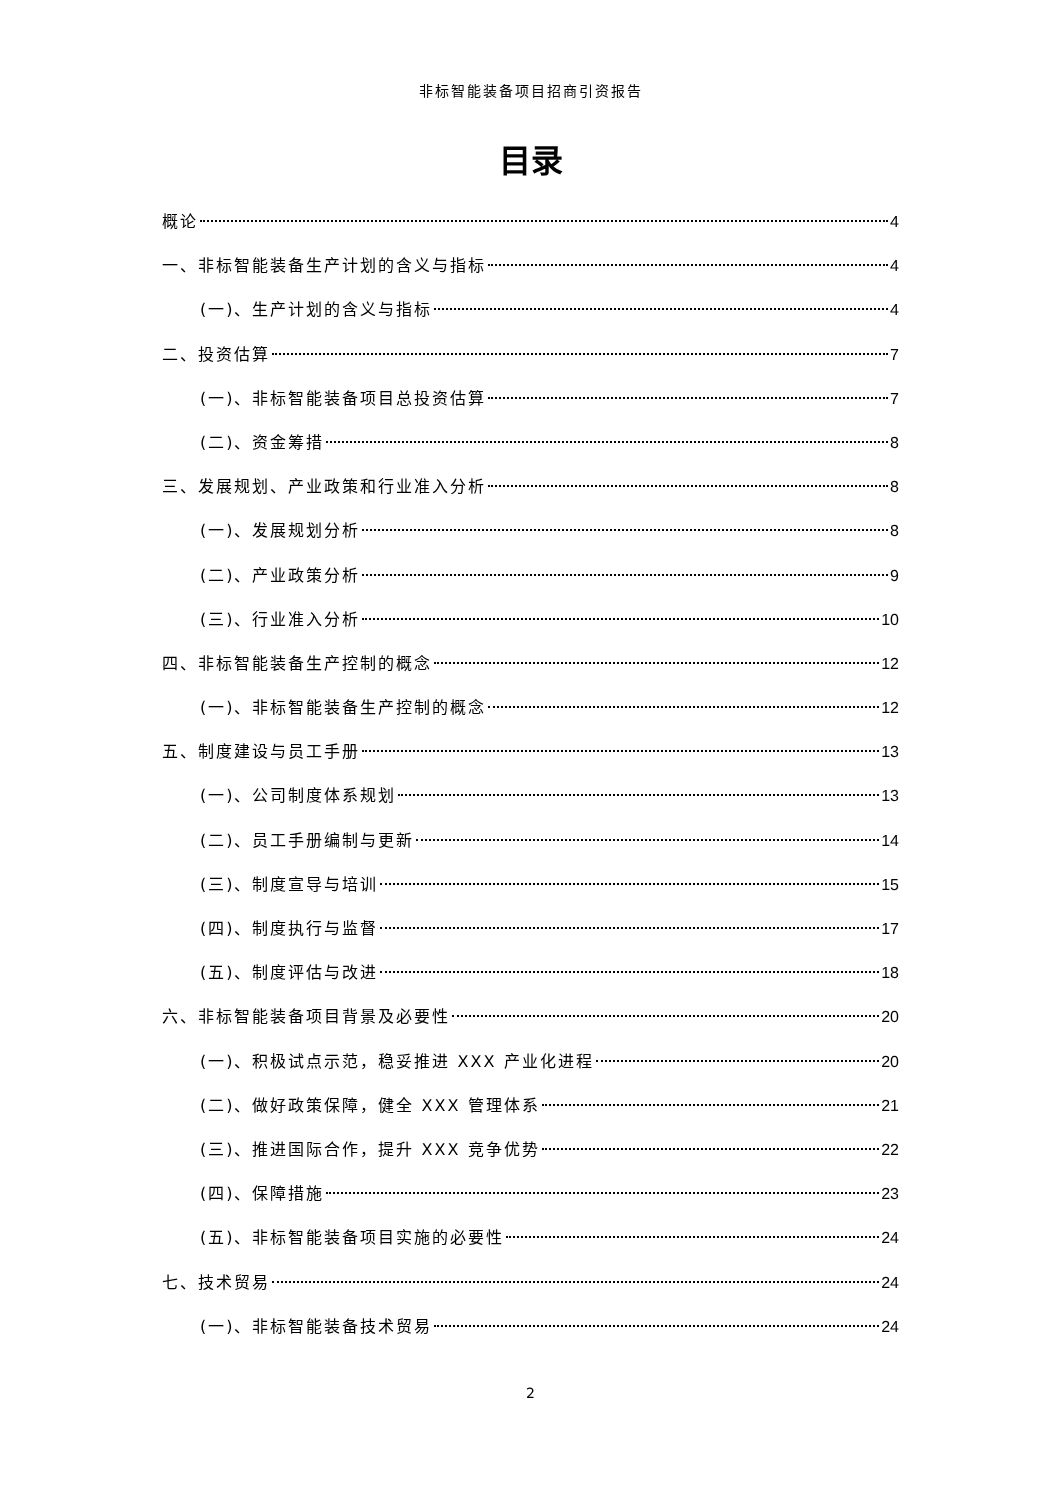非标智能装备项目招商引资报告
目录
概论 4
一、非标智能装备生产计划的含义与指标 4
(一)、生产计划的含义与指标 4
二、投资估算 7
(一)、非标智能装备项目总投资估算 7
(二)、资金筹措 8
三、发展规划、产业政策和行业准入分析 8
(一)、发展规划分析 8
(二)、产业政策分析 9
(三)、行业准入分析 10
四、非标智能装备生产控制的概念 12
(一)、非标智能装备生产控制的概念 12
五、制度建设与员工手册 13
(一)、公司制度体系规划 13
(二)、员工手册编制与更新 14
(三)、制度宣导与培训 15
(四)、制度执行与监督 17
(五)、制度评估与改进 18
六、非标智能装备项目背景及必要性 20
(一)、积极试点示范，稳妥推进 XXX 产业化进程 20
(二)、做好政策保障，健全 XXX 管理体系 21
(三)、推进国际合作，提升 XXX 竞争优势 22
(四)、保障措施 23
(五)、非标智能装备项目实施的必要性 24
七、技术贸易 24
(一)、非标智能装备技术贸易 24
2